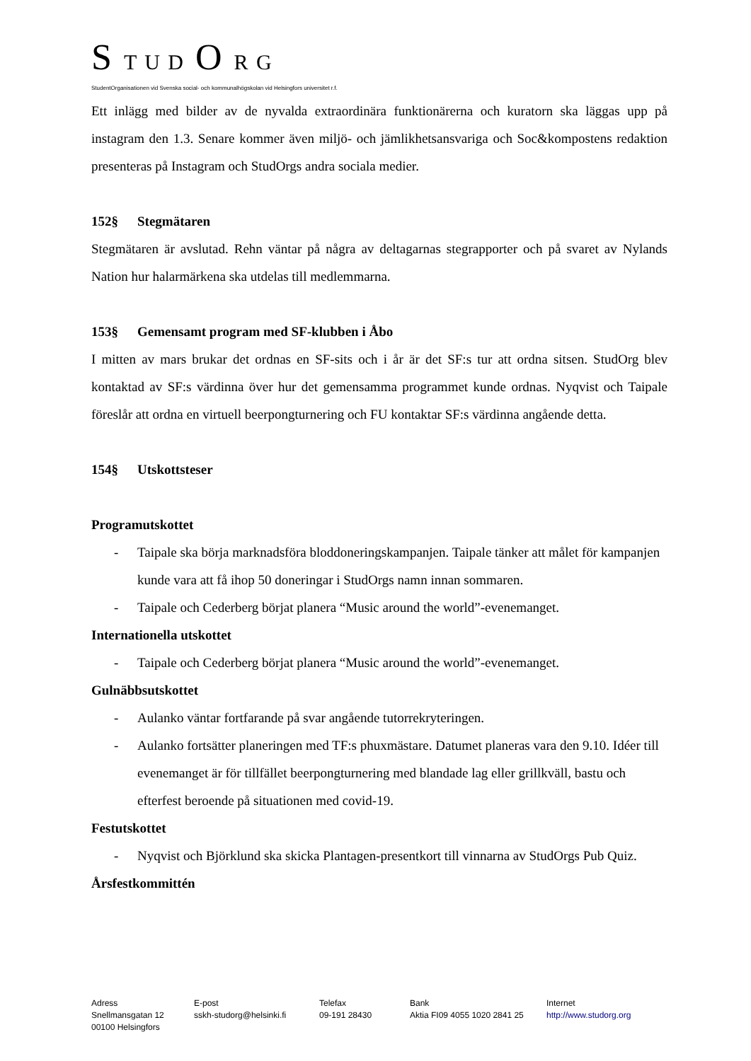S T U D O R G
StudentOrganisationen vid Svenska social- och kommunalhögskolan vid Helsingfors universitet r.f.
Ett inlägg med bilder av de nyvalda extraordinära funktionärerna och kuratorn ska läggas upp på instagram den 1.3. Senare kommer även miljö- och jämlikhetsansvariga och Soc&kompostens redaktion presenteras på Instagram och StudOrgs andra sociala medier.
152§ Stegmätaren
Stegmätaren är avslutad. Rehn väntar på några av deltagarnas stegrapporter och på svaret av Nylands Nation hur halarmärkena ska utdelas till medlemmarna.
153§ Gemensamt program med SF-klubben i Åbo
I mitten av mars brukar det ordnas en SF-sits och i år är det SF:s tur att ordna sitsen. StudOrg blev kontaktad av SF:s värdinna över hur det gemensamma programmet kunde ordnas. Nyqvist och Taipale föreslår att ordna en virtuell beerpongturnering och FU kontaktar SF:s värdinna angående detta.
154§ Utskottsteser
Programutskottet
- Taipale ska börja marknadsföra bloddoneringskampanjen. Taipale tänker att målet för kampanjen kunde vara att få ihop 50 doneringar i StudOrgs namn innan sommaren.
- Taipale och Cederberg börjat planera “Music around the world”-evenemanget.
Internationella utskottet
- Taipale och Cederberg börjat planera “Music around the world”-evenemanget.
Gulnäbbsutskottet
- Aulanko väntar fortfarande på svar angående tutorrekryteringen.
- Aulanko fortsätter planeringen med TF:s phuxmästare. Datumet planeras vara den 9.10. Idéer till evenemanget är för tillfället beerpongturnering med blandade lag eller grillkväll, bastu och efterfest beroende på situationen med covid-19.
Festutskottet
- Nyqvist och Björklund ska skicka Plantagen-presentkort till vinnarna av StudOrgs Pub Quiz.
Årsfestkommittén
Adress
Snellmansgatan 12
00100 Helsingfors
E-post
sskh-studorg@helsinki.fi
Telefax
09-191 28430
Bank
Aktia FI09 4055 1020 2841 25
Internet
http://www.studorg.org